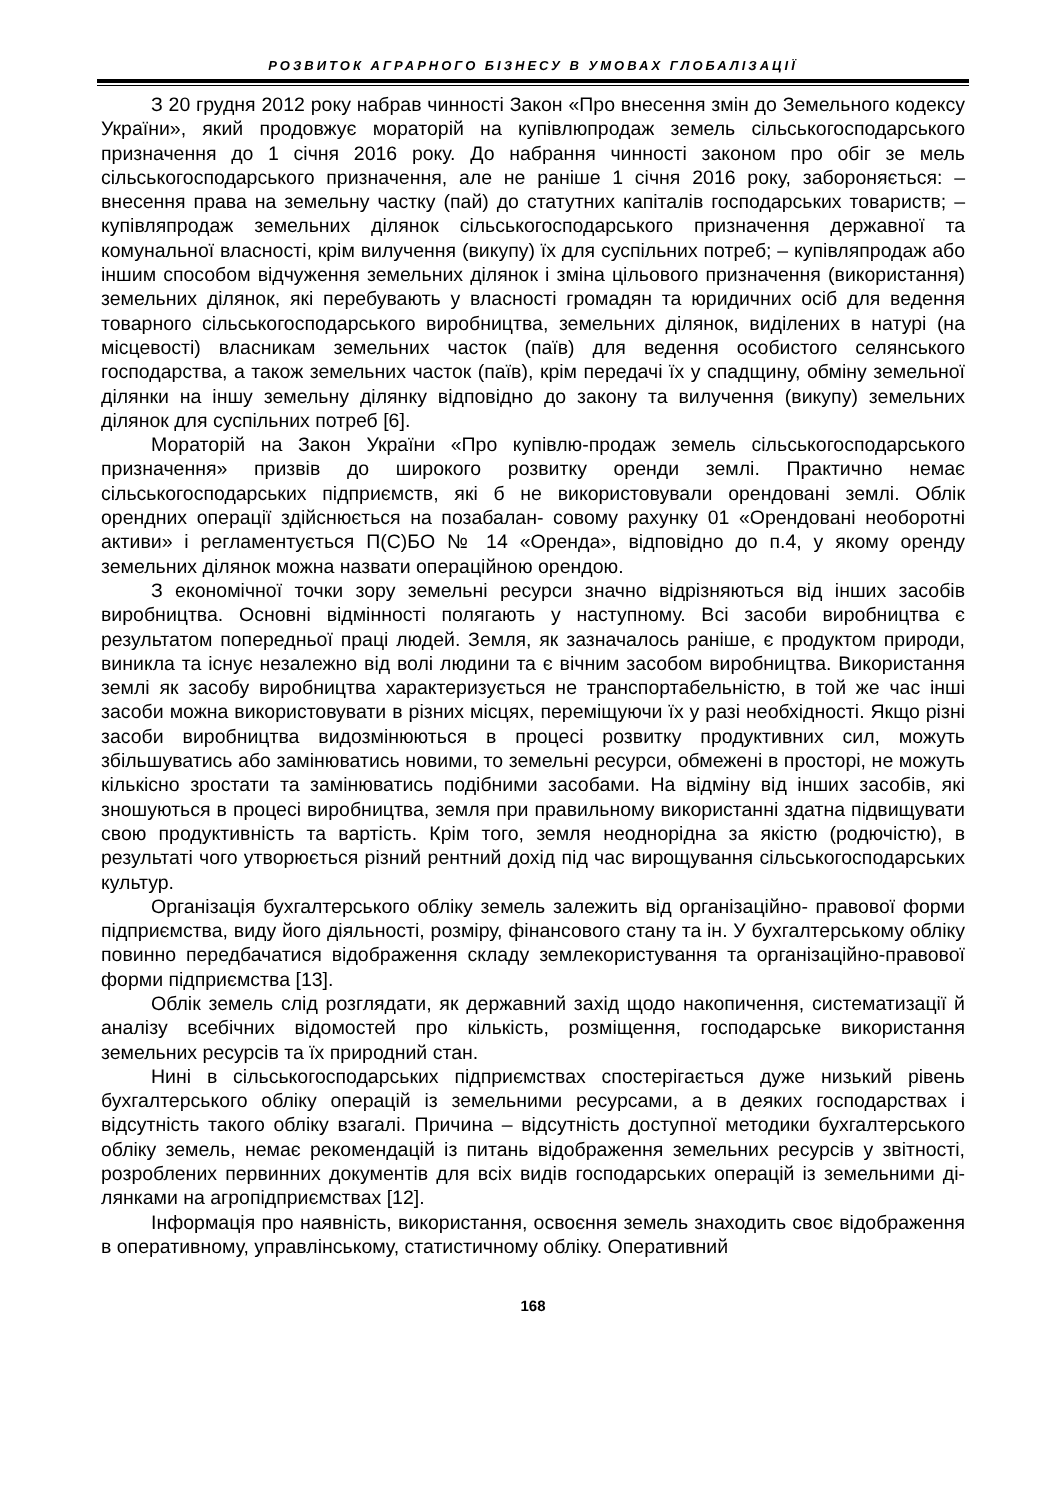РОЗВИТОК АГРАРНОГО БІЗНЕСУ В УМОВАХ ГЛОБАЛІЗАЦІЇ
З 20 грудня 2012 року набрав чинності Закон «Про внесення змін до Земельного кодексу України», який продовжує мораторій на купівлюпродаж земель сільськогосподарського призначення до 1 січня 2016 року. До набрання чинності законом про обіг зе мель сільськогосподарського призначення, але не раніше 1 січня 2016 року, забороняється: – внесення права на земельну частку (пай) до статутних капіталів господарських товариств; – купівляпродаж земельних ділянок сільськогосподарського призначення державної та комунальної власності, крім вилучення (викупу) їх для суспільних потреб; – купівляпродаж або іншим способом відчуження земельних ділянок і зміна цільового призначення (використання) земельних ділянок, які перебувають у власності громадян та юридичних осіб для ведення товарного сільськогосподарського виробництва, земельних ділянок, виділених в натурі (на місцевості) власникам земельних часток (паїв) для ведення особистого селянського господарства, а також земельних часток (паїв), крім передачі їх у спадщину, обміну земельної ділянки на іншу земельну ділянку відповідно до закону та вилучення (викупу) земельних ділянок для суспільних потреб [6].
Мораторій на Закон України «Про купівлю-продаж земель сільськогосподарського призначення» призвів до широкого розвитку оренди землі. Практично немає сільськогосподарських підприємств, які б не використовували орендовані землі. Облік орендних операції здійснюється на позабалан- совому рахунку 01 «Орендовані необоротні активи» і регламентується П(С)БО № 14 «Оренда», відповідно до п.4, у якому оренду земельних ділянок можна назвати операційною орендою.
З економічної точки зору земельні ресурси значно відрізняються від інших засобів виробництва. Основні відмінності полягають у наступному. Всі засоби виробництва є результатом попередньої праці людей. Земля, як зазначалось раніше, є продуктом природи, виникла та існує незалежно від волі людини та є вічним засобом виробництва. Використання землі як засобу виробництва характеризується не транспортабельністю, в той же час інші засоби можна використовувати в різних місцях, переміщуючи їх у разі необхідності. Якщо різні засоби виробництва видозмінюються в процесі розвитку продуктивних сил, можуть збільшуватись або замінюватись новими, то земельні ресурси, обмежені в просторі, не можуть кількісно зростати та замінюватись подібними засобами. На відміну від інших засобів, які зношуються в процесі виробництва, земля при правильному використанні здатна підвищувати свою продуктивність та вартість. Крім того, земля неоднорідна за якістю (родючістю), в результаті чого утворюється різний рентний дохід під час вирощування сільськогосподарських культур.
Організація бухгалтерського обліку земель залежить від організаційно- правової форми підприємства, виду його діяльності, розміру, фінансового стану та ін. У бухгалтерському обліку повинно передбачатися відображення складу землекористування та організаційно-правової форми підприємства [13].
Облік земель слід розглядати, як державний захід щодо накопичення, систематизації й аналізу всебічних відомостей про кількість, розміщення, господарське використання земельних ресурсів та їх природний стан.
Нині в сільськогосподарських підприємствах спостерігається дуже низький рівень бухгалтерського обліку операцій із земельними ресурсами, а в деяких господарствах і відсутність такого обліку взагалі. Причина – відсутність доступної методики бухгалтерського обліку земель, немає рекомендацій із питань відображення земельних ресурсів у звітності, розроблених первинних документів для всіх видів господарських операцій із земельними ді-лянками на агропідприємствах [12].
Інформація про наявність, використання, освоєння земель знаходить своє відображення в оперативному, управлінському, статистичному обліку. Оперативний
168